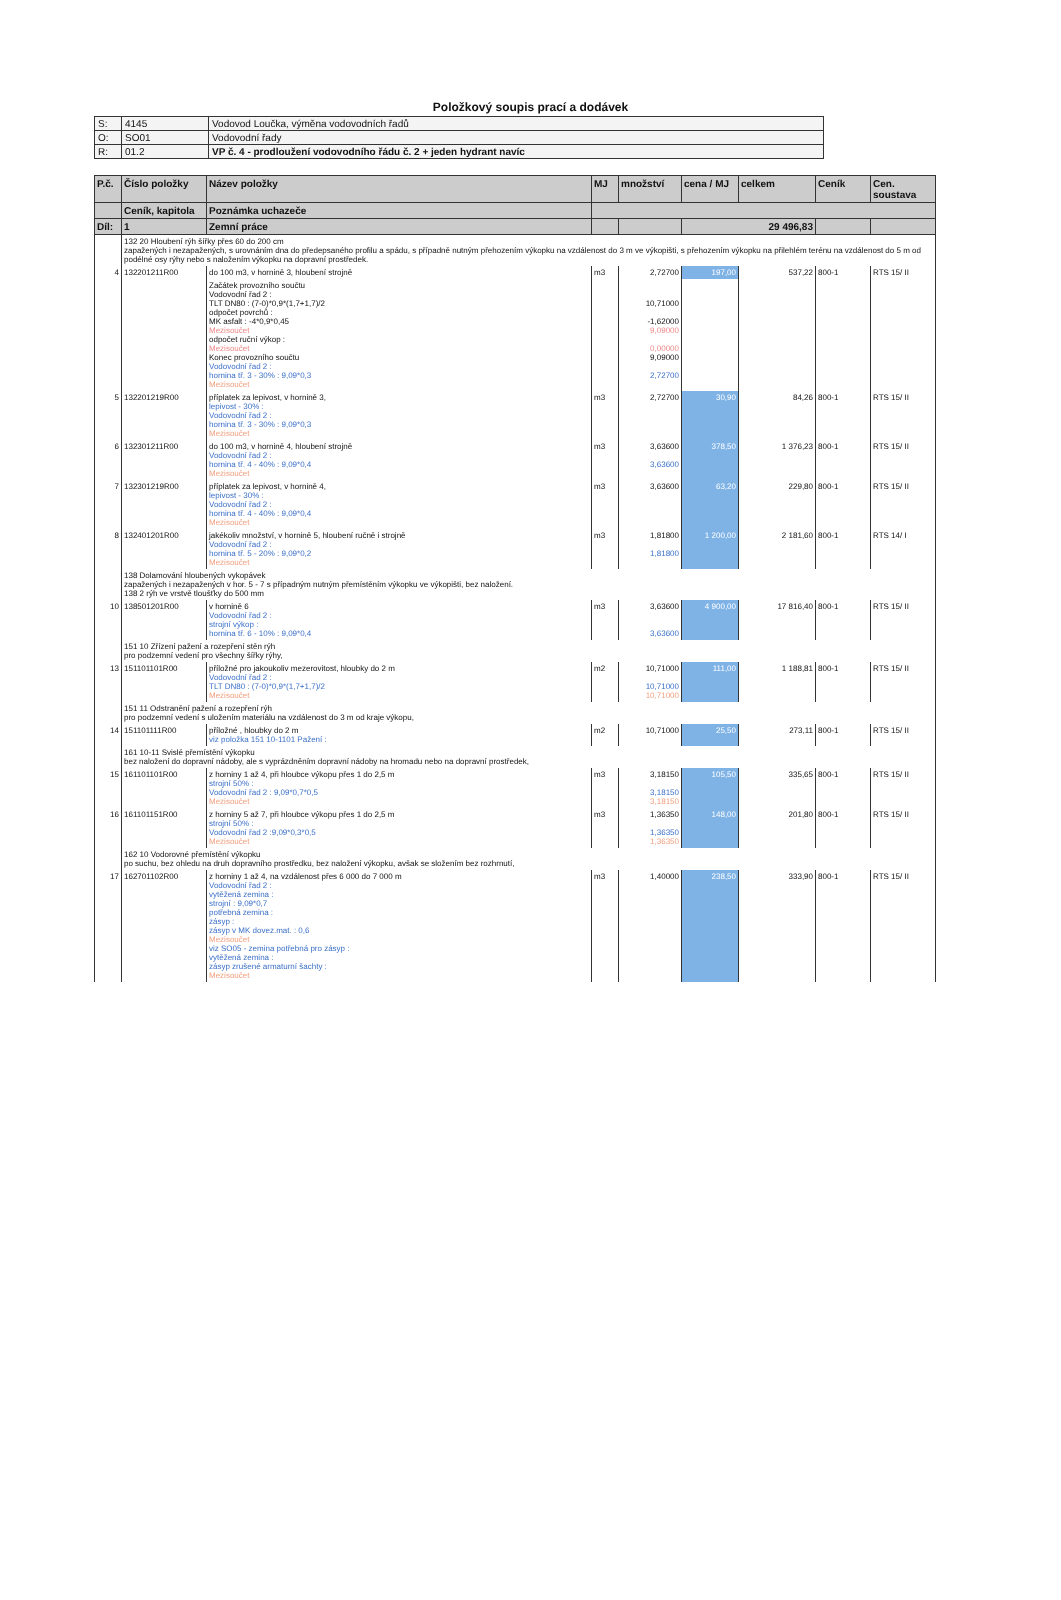Položkový soupis prací a dodávek
| S: | 4145 | Vodovod Loučka, výměna vodovodních řadů |
| O: | SO01 | Vodovodní řady |
| R: | 01.2 | VP č. 4 - prodloužení vodovodního řádu č. 2 + jeden hydrant navíc |
| P.č. | Číslo položky | Název položky | MJ | množství | cena / MJ | celkem | Ceník | Cen. soustava |
| --- | --- | --- | --- | --- | --- | --- | --- | --- |
| | Ceník, kapitola | Poznámka uchazeče | | | | | | |
| Díl: | 1 | Zemní práce | | | 29 496,83 | | | |
| | 132 20 Hloubení rýh šířky přes 60 do 200 cm zapažených i nezapažených, s urovnáním dna do předepsaného profilu a spádu, s případně nutným přehozením výkopku na vzdálenost do 3 m ve výkopišti, s přehozením výkopku na přilehlém terénu na vzdálenost do 5 m od podélné osy rýhy nebo s naložením výkopku na dopravní prostředek. | | | | | | | |
| 4 | 132201211R00 | do 100 m3, v hornině 3, hloubení strojně | m3 | 2,72700 | 197,00 | 537,22 | 800-1 | RTS 15/ II |
| | | Začátek provozního součtu Vodovodní řad 2 : TLT DN80 : (7-0)*0,9*(1,7+1,7)/2 odpočet povrchů : MK asfalt : -4*0,9*0,45 Mezisoučet odpočet ruční výkop : Mezisoučet Konec provozního součtu Vodovodní řad 2 : hornina tř. 3 - 30% : 9,09*0,3 Mezisoučet | | 10,71000 -1,62000 9,09000 0,00000 9,09000 2,72700 | | | | |
| 5 | 132201219R00 | příplatek za lepivost, v hornině 3, lepivost - 30% : Vodovodní řad 2 : hornina tř. 3 - 30% : 9,09*0,3 Mezisoučet | m3 | 2,72700 | 30,90 | 84,26 | 800-1 | RTS 15/ II |
| 6 | 132301211R00 | do 100 m3, v hornině 4, hloubení strojně Vodovodní řad 2 : hornina tř. 4 - 40% : 9,09*0,4 Mezisoučet | m3 | 3,63600 3,63600 | 378,50 | 1 376,23 | 800-1 | RTS 15/ II |
| 7 | 132301219R00 | příplatek za lepivost, v hornině 4, lepivost - 30% : Vodovodní řad 2 : hornina tř. 4 - 40% : 9,09*0,4 Mezisoučet | m3 | 3,63600 | 63,20 | 229,80 | 800-1 | RTS 15/ II |
| 8 | 132401201R00 | jakékoliv množství, v hornině 5, hloubení ručně i strojně Vodovodní řad 2 : hornina tř. 5 - 20% : 9,09*0,2 Mezisoučet | m3 | 1,81800 1,81800 | 1 200,00 | 2 181,60 | 800-1 | RTS 14/ I |
| | 138 Dolamování hloubených vykopávek zapažených i nezapažených v hor. 5 - 7 s případným nutným přemístěním výkopku ve výkopišti, bez naložení. 138 2 rýh ve vrstvě tloušťky do 500 mm | | | | | | | |
| 10 | 138501201R00 | v hornině 6 Vodovodní řad 2 : strojní výkop : hornina tř. 6 - 10% : 9,09*0,4 | m3 | 3,63600 3,63600 | 4 900,00 | 17 816,40 | 800-1 | RTS 15/ II |
| | 151 10 Zřízení pažení a rozepření stěn rýh pro podzemní vedení pro všechny šířky rýhy, | | | | | | | |
| 13 | 151101101R00 | příložné pro jakoukoliv mezerovitost, hloubky do 2 m Vodovodní řad 2 : TLT DN80 : (7-0)*0,9*(1,7+1,7)/2 Mezisoučet | m2 | 10,71000 10,71000 10,71000 | 111,00 | 1 188,81 | 800-1 | RTS 15/ II |
| | 151 11 Odstranění pažení a rozepření rýh pro podzemní vedení s uložením materiálu na vzdálenost do 3 m od kraje výkopu, | | | | | | | |
| 14 | 151101111R00 | příložné , hloubky do 2 m viz položka 151 10-1101 Pažení : | m2 | 10,71000 | 25,50 | 273,11 | 800-1 | RTS 15/ II |
| | 161 10-11 Svislé přemístění výkopku bez naložení do dopravní nádoby, ale s vyprázdněním dopravní nádoby na hromadu nebo na dopravní prostředek, | | | | | | | |
| 15 | 161101101R00 | z horniny 1 až 4, při hloubce výkopu přes 1 do 2,5 m strojní 50% : Vodovodní řad 2 : 9,09*0,7*0,5 Mezisoučet | m3 | 3,18150 3,18150 3,18150 | 105,50 | 335,65 | 800-1 | RTS 15/ II |
| 16 | 161101151R00 | z horniny 5 až 7, při hloubce výkopu přes 1 do 2,5 m strojní 50% : Vodovodní řad 2 :9,09*0,3*0,5 Mezisoučet | m3 | 1,36350 1,36350 1,36350 | 148,00 | 201,80 | 800-1 | RTS 15/ II |
| | 162 10 Vodorovné přemístění výkopku po suchu, bez ohledu na druh dopravního prostředku, bez naložení výkopku, avšak se složením bez rozhrnutí, | | | | | | | |
| 17 | 162701102R00 | z horniny 1 až 4, na vzdálenost přes 6 000 do 7 000 m Vodovodní řad 2 : vytěžená zemina : strojní : 9,09*0,7 potřebná zemina : zásyp : zásyp v MK dovez.mat. : 0,6 Mezisoučet viz SO05 - zemina potřebná pro zásyp : vytěžená zemina : zásyp zrušené armaturní šachty : Mezisoučet | m3 | 1,40000 | 238,50 | 333,90 | 800-1 | RTS 15/ II |